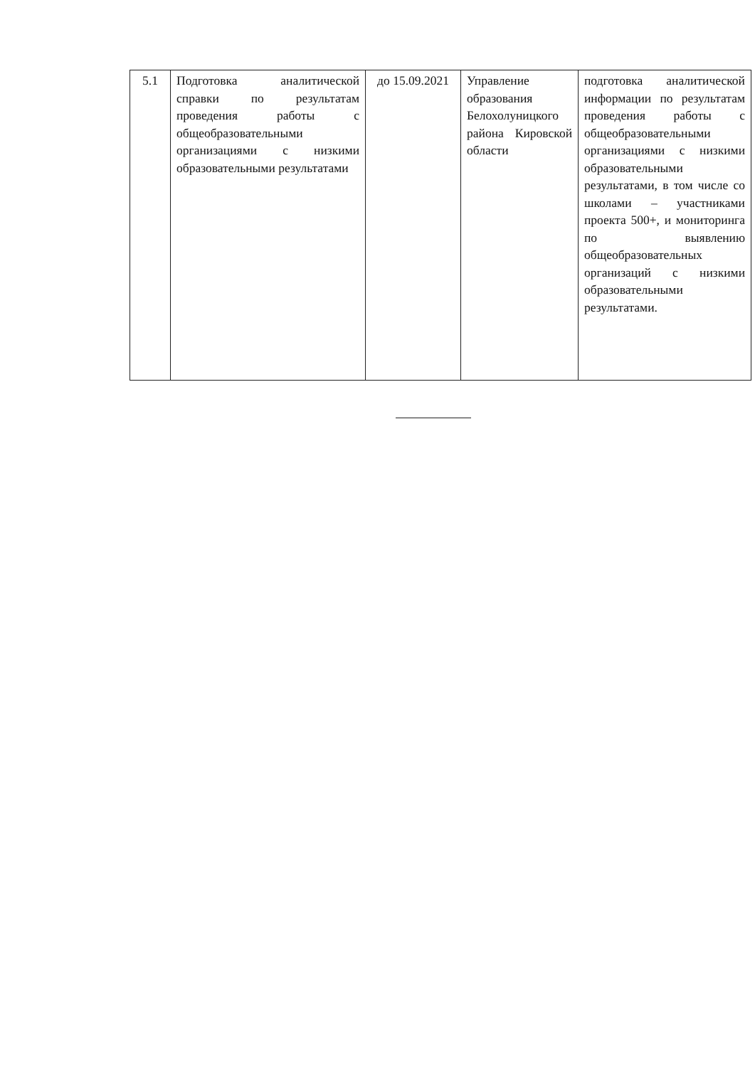| 5.1 | Подготовка аналитической справки по результатам проведения работы с общеобразовательными организациями с низкими образовательными результатами | до 15.09.2021 | Управление образования Белохолуницкого района Кировской области | подготовка аналитической информации по результатам проведения работы с общеобразовательными организациями с низкими образовательными результатами, в том числе со школами – участниками проекта 500+, и мониторинга по выявлению общеобразовательных организаций с низкими образовательными результатами. |